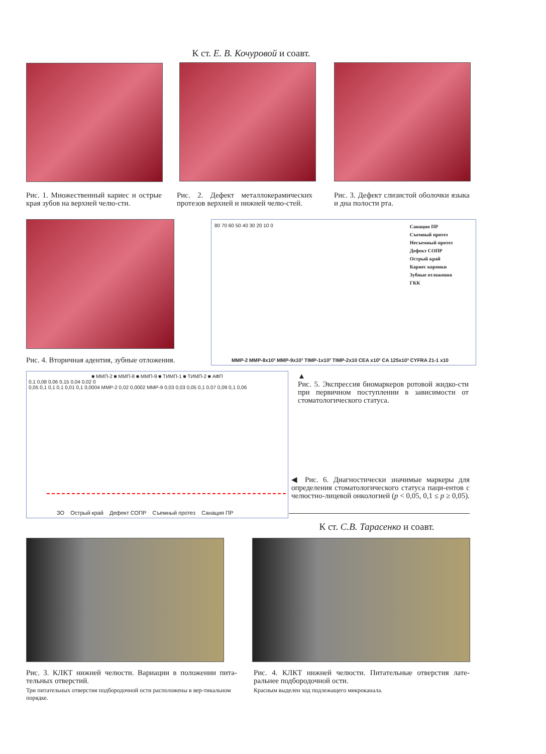К ст. Е. В. Кочуровой и соавт.
Рис. 1. Множественный кариес и острые края зубов на верхней челю-сти.
Рис. 2. Дефект металлокерамических протезов верхней и нижней челю-стей.
Рис. 3. Дефект слизистой оболочки языка и дна полости рта.
Рис. 4. Вторичная адентия, зубные отложения.
Санация ПР
Съемный протез
Несъемный протез
Дефект СОПР
Острый край
Кариес коронки
Зубные отложения
ГКК
80 70 60 50 40 30 20 10 0
MMP-2 MMP-8x10² MMP-9x10² TIMP-1x10² TIMP-2x10 CEA x10² CA 125x10³ CYFRA 21-1 x10
▲
Рис. 5. Экспрессия биомаркеров ротовой жидко-сти при первичном поступлении в зависимости от стоматологического статуса.
■ ММП-2 ■ ММП-8 ■ ММП-9 ■ ТИМП-1 ■ ТИМП-2 ■ АФП
0,1 0,08 0,06 0,15 0,04 0,02 0
0,05 0,1 0,1 0,1 0,01 0,1 0,0004 ММР-2 0,02 0,0002 ММР-9 0,03 0,03 0,05 0,1 0,07 0,09 0,1 0,06
ЗО Острый край Дефект СОПР Съемный протез Санация ПР
◀ Рис. 6. Диагностически значимые маркеры для определения стоматологического статуса паци-ентов с челюстно-лицевой онкологией (p < 0,05, 0,1 ≤ p ≥ 0,05).
К ст. С.В. Тарасенко и соавт.
Рис. 3. КЛКТ нижней челюсти. Вариации в положении пита-тельных отверстий.
Три питательных отверстия подбородочной ости расположены в вер-тикальном порядке.
Рис. 4. КЛКТ нижней челюсти. Питательные отверстия лате-ральнее подбородочной ости.
Красным выделен ход подлежащего микроканала.